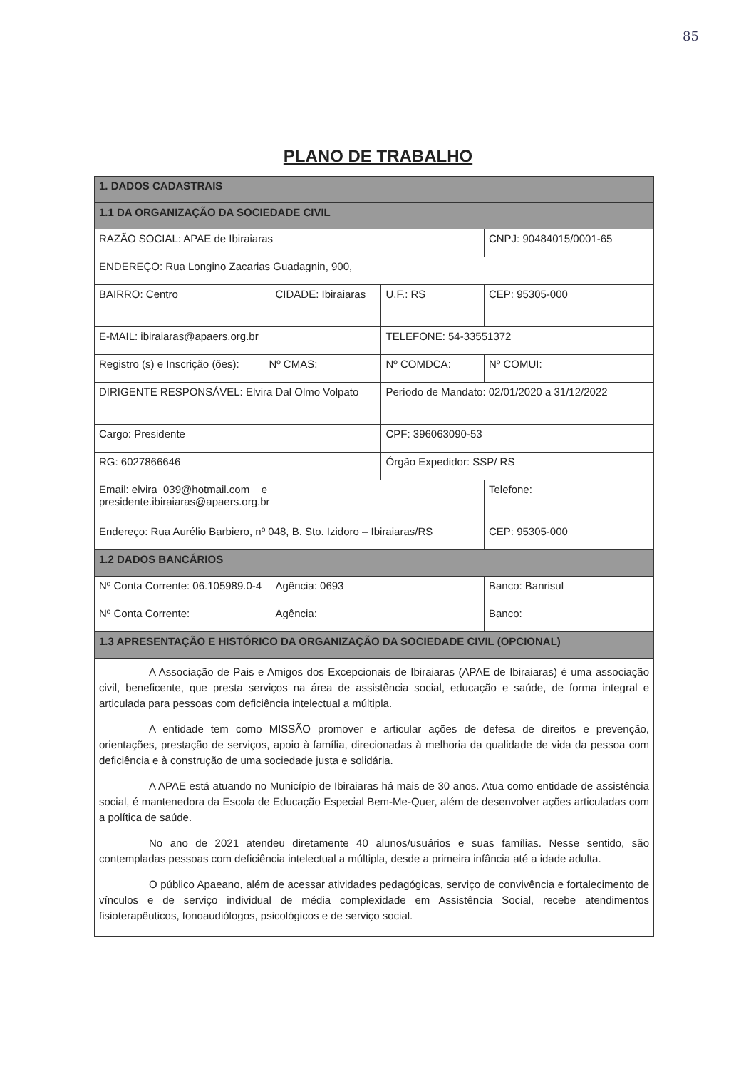85
PLANO DE TRABALHO
| 1. DADOS CADASTRAIS | | | | |
| 1.1 DA ORGANIZAÇÃO DA SOCIEDADE CIVIL | | | | |
| RAZÃO SOCIAL: APAE de Ibiraiaras | | | CNPJ: 90484015/0001-65 | |
| ENDEREÇO: Rua Longino Zacarias Guadagnin, 900, | | | | |
| BAIRRO: Centro | CIDADE: Ibiraiaras | U.F.: RS | CEP: 95305-000 | |
| E-MAIL: ibiraiaras@apaers.org.br | | TELEFONE: 54-33551372 | | |
| Registro (s) e Inscrição (ões): Nº CMAS: | | Nº COMDCA: | | Nº COMUI: |
| DIRIGENTE RESPONSÁVEL: Elvira Dal Olmo Volpato | | Período de Mandato: 02/01/2020 a 31/12/2022 | | |
| Cargo: Presidente | | CPF: 396063090-53 | | |
| RG: 6027866646 | | Órgão Expedidor: SSP/ RS | | |
| Email: elvira_039@hotmail.com e presidente.ibiraiaras@apaers.org.br | | | Telefone: | |
| Endereço: Rua Aurélio Barbiero, nº 048, B. Sto. Izidoro – Ibiraiaras/RS | | | CEP: 95305-000 | |
| 1.2 DADOS BANCÁRIOS | | | | |
| Nº Conta Corrente: 06.105989.0-4 | Agência: 0693 | | Banco: Banrisul | |
| Nº Conta Corrente: | Agência: | | Banco: | |
| 1.3 APRESENTAÇÃO E HISTÓRICO DA ORGANIZAÇÃO DA SOCIEDADE CIVIL (OPCIONAL) | | | | |
| A Associação de Pais e Amigos dos Excepcionais de Ibiraiaras (APAE de Ibiraiaras) é uma associação civil, beneficente, que presta serviços na área de assistência social, educação e saúde, de forma integral e articulada para pessoas com deficiência intelectual a múltipla. A entidade tem como MISSÃO promover e articular ações de defesa de direitos e prevenção, orientações, prestação de serviços, apoio à família, direcionadas à melhoria da qualidade de vida da pessoa com deficiência e à construção de uma sociedade justa e solidária. A APAE está atuando no Município de Ibiraiaras há mais de 30 anos. Atua como entidade de assistência social, é mantenedora da Escola de Educação Especial Bem-Me-Quer, além de desenvolver ações articuladas com a política de saúde. No ano de 2021 atendeu diretamente 40 alunos/usuários e suas famílias. Nesse sentido, são contempladas pessoas com deficiência intelectual a múltipla, desde a primeira infância até a idade adulta. O público Apaeano, além de acessar atividades pedagógicas, serviço de convivência e fortalecimento de vínculos e de serviço individual de média complexidade em Assistência Social, recebe atendimentos fisioterapêuticos, fonoaudiólogos, psicológicos e de serviço social. | | | | |